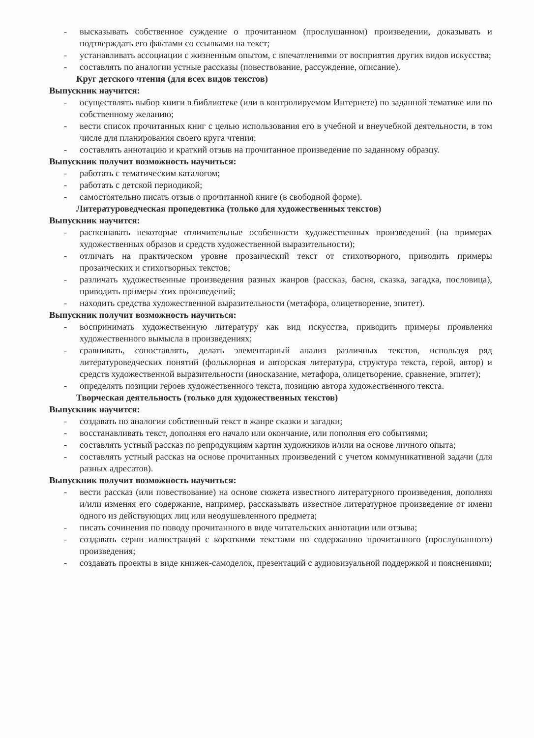- высказывать собственное суждение о прочитанном (прослушанном) произведении, доказывать и подтверждать его фактами со ссылками на текст;
- устанавливать ассоциации с жизненным опытом, с впечатлениями от восприятия других видов искусства;
- составлять по аналогии устные рассказы (повествование, рассуждение, описание).
Круг детского чтения (для всех видов текстов)
Выпускник научится:
- осуществлять выбор книги в библиотеке (или в контролируемом Интернете) по заданной тематике или по собственному желанию;
- вести список прочитанных книг с целью использования его в учебной и внеучебной деятельности, в том числе для планирования своего круга чтения;
- составлять аннотацию и краткий отзыв на прочитанное произведение по заданному образцу.
Выпускник получит возможность научиться:
- работать с тематическим каталогом;
- работать с детской периодикой;
- самостоятельно писать отзыв о прочитанной книге (в свободной форме).
Литературоведческая пропедевтика (только для художественных текстов)
Выпускник научится:
- распознавать некоторые отличительные особенности художественных произведений (на примерах художественных образов и средств художественной выразительности);
- отличать на практическом уровне прозаический текст от стихотворного, приводить примеры прозаических и стихотворных текстов;
- различать художественные произведения разных жанров (рассказ, басня, сказка, загадка, пословица), приводить примеры этих произведений;
- находить средства художественной выразительности (метафора, олицетворение, эпитет).
Выпускник получит возможность научиться:
- воспринимать художественную литературу как вид искусства, приводить примеры проявления художественного вымысла в произведениях;
- сравнивать, сопоставлять, делать элементарный анализ различных текстов, используя ряд литературоведческих понятий (фольклорная и авторская литература, структура текста, герой, автор) и средств художественной выразительности (иносказание, метафора, олицетворение, сравнение, эпитет);
- определять позиции героев художественного текста, позицию автора художественного текста.
Творческая деятельность (только для художественных текстов)
Выпускник научится:
- создавать по аналогии собственный текст в жанре сказки и загадки;
- восстанавливать текст, дополняя его начало или окончание, или пополняя его событиями;
- составлять устный рассказ по репродукциям картин художников и/или на основе личного опыта;
- составлять устный рассказ на основе прочитанных произведений с учетом коммуникативной задачи (для разных адресатов).
Выпускник получит возможность научиться:
- вести рассказ (или повествование) на основе сюжета известного литературного произведения, дополняя и/или изменяя его содержание, например, рассказывать известное литературное произведение от имени одного из действующих лиц или неодушевленного предмета;
- писать сочинения по поводу прочитанного в виде читательских аннотации или отзыва;
- создавать серии иллюстраций с короткими текстами по содержанию прочитанного (прослушанного) произведения;
- создавать проекты в виде книжек-самоделок, презентаций с аудиовизуальной поддержкой и пояснениями;